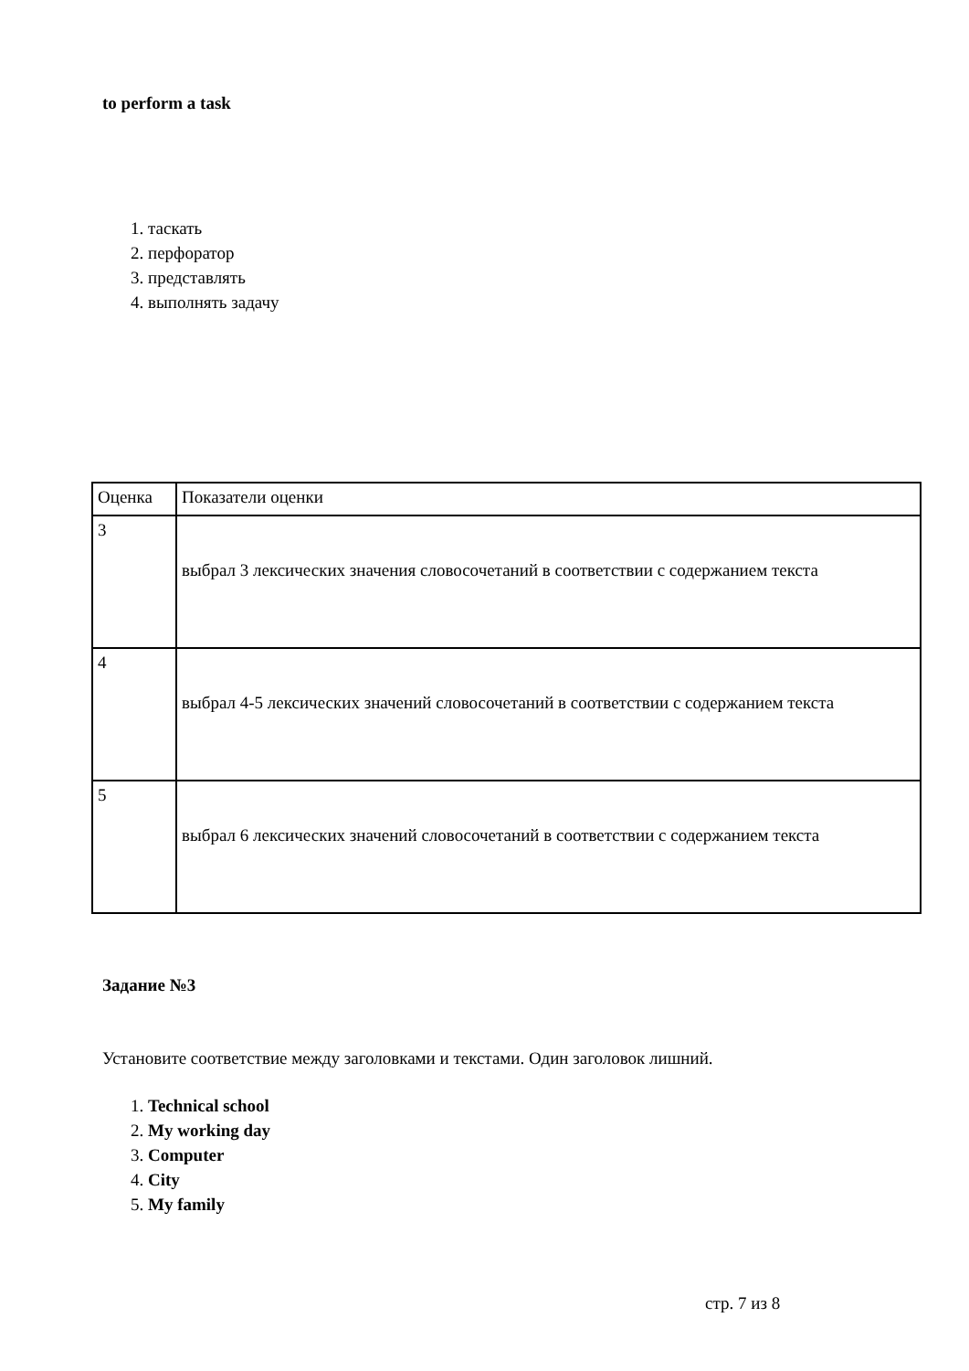to perform a task
1. таскать
2. перфоратор
3. представлять
4. выполнять задачу
| Оценка | Показатели оценки |
| 3 | выбрал 3 лексических значения словосочетаний в соответствии с содержанием текста |
| 4 | выбрал 4-5 лексических значений словосочетаний в соответствии с содержанием текста |
| 5 | выбрал 6 лексических значений словосочетаний в соответствии с содержанием текста |
Задание №3
Установите соответствие между заголовками и текстами. Один заголовок лишний.
1. Technical school
2. My working day
3. Computer
4. City
5. My family
стр. 7 из 8